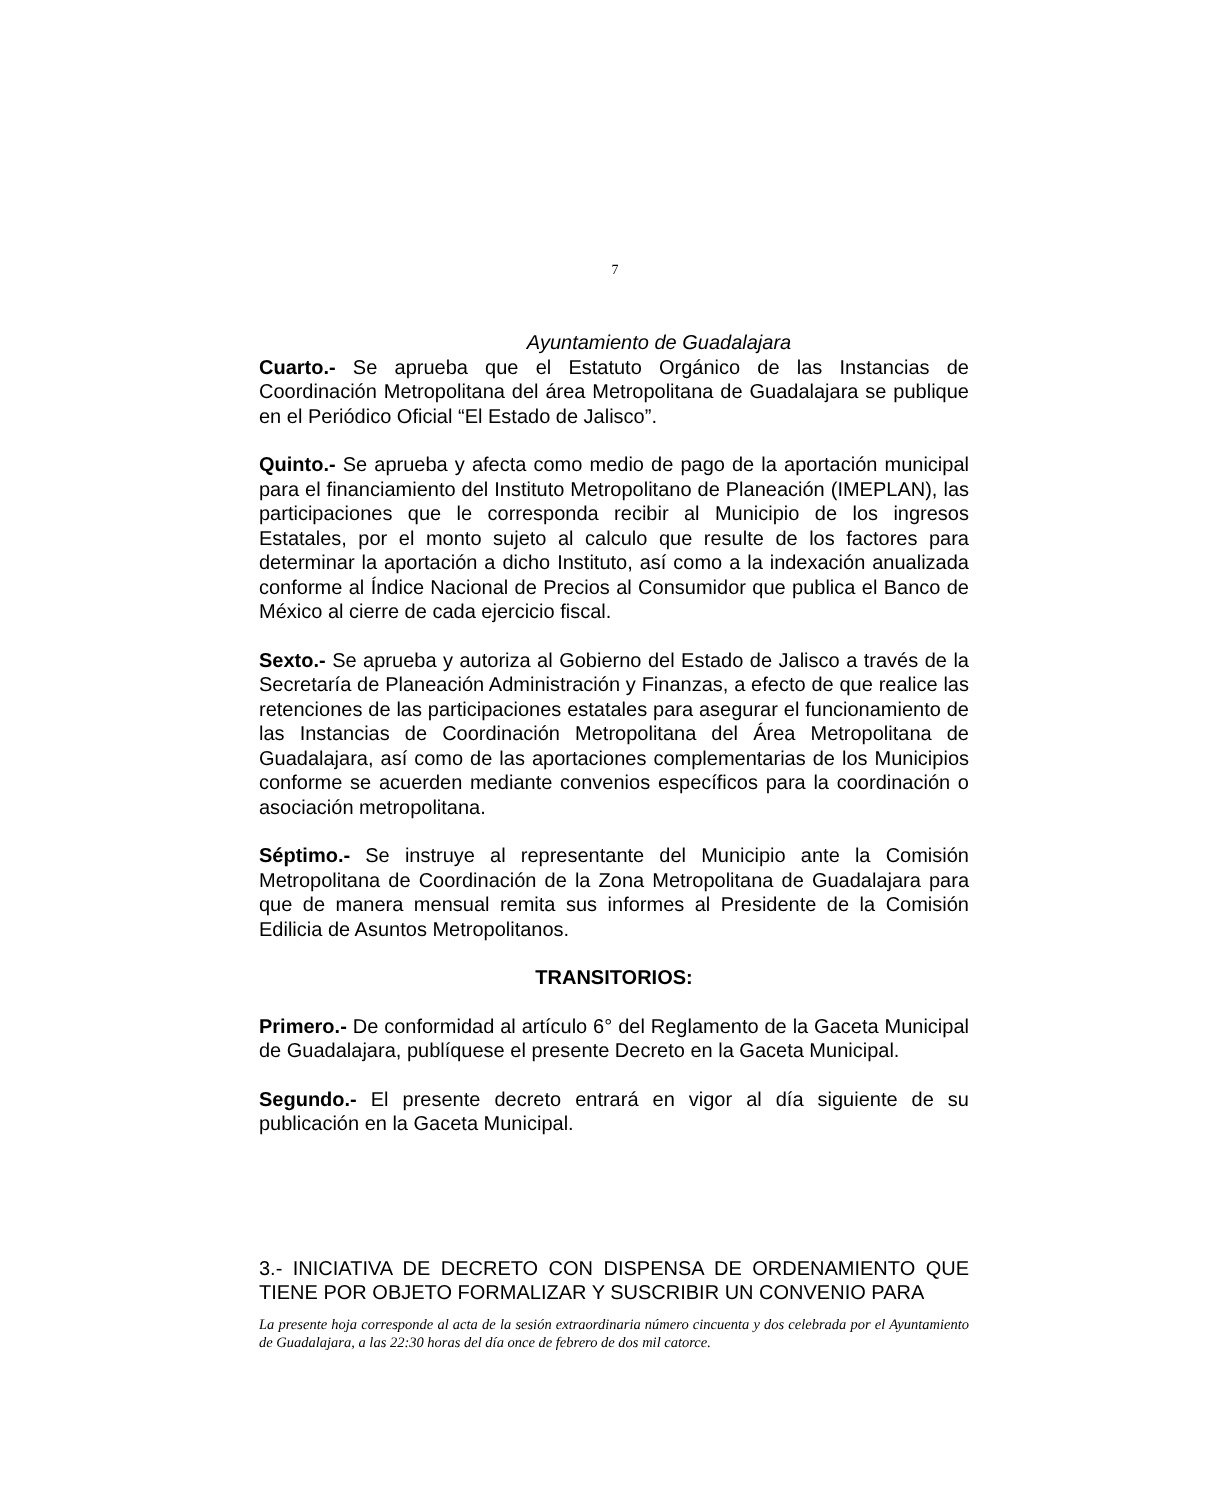7
Ayuntamiento de Guadalajara
Cuarto.- Se aprueba que el Estatuto Orgánico de las Instancias de Coordinación Metropolitana del área Metropolitana de Guadalajara se publique en el Periódico Oficial “El Estado de Jalisco”.
Quinto.- Se aprueba y afecta como medio de pago de la aportación municipal para el financiamiento del Instituto Metropolitano de Planeación (IMEPLAN), las participaciones que le corresponda recibir al Municipio de los ingresos Estatales, por el monto sujeto al calculo que resulte de los factores para determinar la aportación a dicho Instituto, así como a la indexación anualizada conforme al Índice Nacional de Precios al Consumidor que publica el Banco de México al cierre de cada ejercicio fiscal.
Sexto.- Se aprueba y autoriza al Gobierno del Estado de Jalisco a través de la Secretaría de Planeación Administración y Finanzas, a efecto de que realice las retenciones de las participaciones estatales para asegurar el funcionamiento de las Instancias de Coordinación Metropolitana del Área Metropolitana de Guadalajara, así como de las aportaciones complementarias de los Municipios conforme se acuerden mediante convenios específicos para la coordinación o asociación metropolitana.
Séptimo.- Se instruye al representante del Municipio ante la Comisión Metropolitana de Coordinación de la Zona Metropolitana de Guadalajara para que de manera mensual remita sus informes al Presidente de la Comisión Edilicia de Asuntos Metropolitanos.
TRANSITORIOS:
Primero.- De conformidad al artículo 6° del Reglamento de la Gaceta Municipal de Guadalajara, publíquese el presente Decreto en la Gaceta Municipal.
Segundo.- El presente decreto entrará en vigor al día siguiente de su publicación en la Gaceta Municipal.
3.- INICIATIVA DE DECRETO CON DISPENSA DE ORDENAMIENTO QUE TIENE POR OBJETO FORMALIZAR Y SUSCRIBIR UN CONVENIO PARA
La presente hoja corresponde al acta de la sesión extraordinaria número cincuenta y dos celebrada por el Ayuntamiento de Guadalajara, a las 22:30 horas del día once de febrero de dos mil catorce.